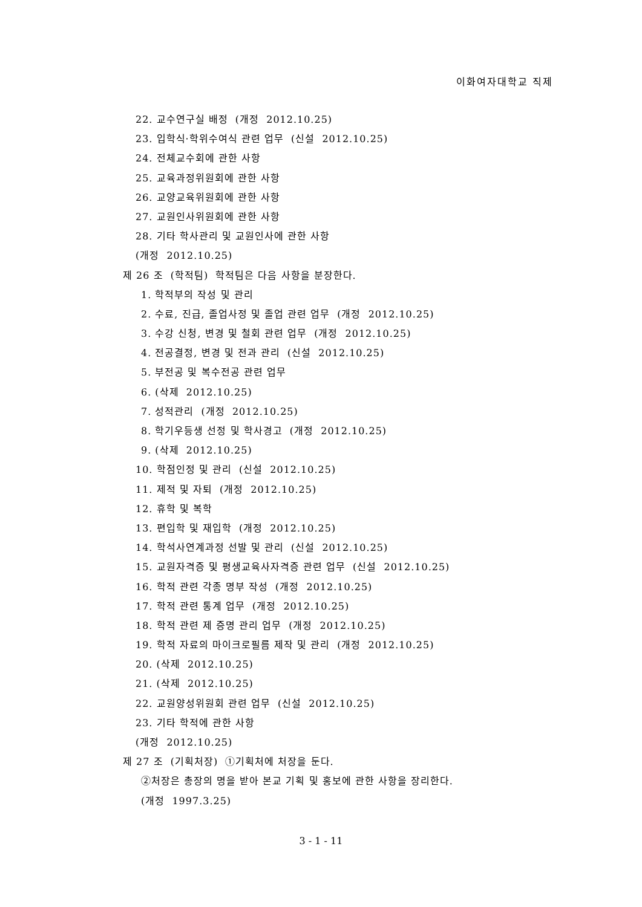이화여자대학교 직제
22. 교수연구실 배정 (개정 2012.10.25)
23. 입학식·학위수여식 관련 업무 (신설 2012.10.25)
24. 전체교수회에 관한 사항
25. 교육과정위원회에 관한 사항
26. 교양교육위원회에 관한 사항
27. 교원인사위원회에 관한 사항
28. 기타 학사관리 및 교원인사에 관한 사항
(개정 2012.10.25)
제 26 조 (학적팀) 학적팀은 다음 사항을 분장한다.
1. 학적부의 작성 및 관리
2. 수료, 진급, 졸업사정 및 졸업 관련 업무 (개정 2012.10.25)
3. 수강 신청, 변경 및 철회 관련 업무 (개정 2012.10.25)
4. 전공결정, 변경 및 전과 관리 (신설 2012.10.25)
5. 부전공 및 복수전공 관련 업무
6. (삭제 2012.10.25)
7. 성적관리 (개정 2012.10.25)
8. 학기우등생 선정 및 학사경고 (개정 2012.10.25)
9. (삭제 2012.10.25)
10. 학점인정 및 관리 (신설 2012.10.25)
11. 제적 및 자퇴 (개정 2012.10.25)
12. 휴학 및 복학
13. 편입학 및 재입학 (개정 2012.10.25)
14. 학석사연계과정 선발 및 관리 (신설 2012.10.25)
15. 교원자격증 및 평생교육사자격증 관련 업무 (신설 2012.10.25)
16. 학적 관련 각종 명부 작성 (개정 2012.10.25)
17. 학적 관련 통계 업무 (개정 2012.10.25)
18. 학적 관련 제 증명 관리 업무 (개정 2012.10.25)
19. 학적 자료의 마이크로필름 제작 및 관리 (개정 2012.10.25)
20. (삭제 2012.10.25)
21. (삭제 2012.10.25)
22. 교원양성위원회 관련 업무 (신설 2012.10.25)
23. 기타 학적에 관한 사항
(개정 2012.10.25)
제 27 조 (기획처장) ①기획처에 처장을 둔다.
②처장은 총장의 명을 받아 본교 기획 및 홍보에 관한 사항을 장리한다.
(개정 1997.3.25)
3 - 1 - 11